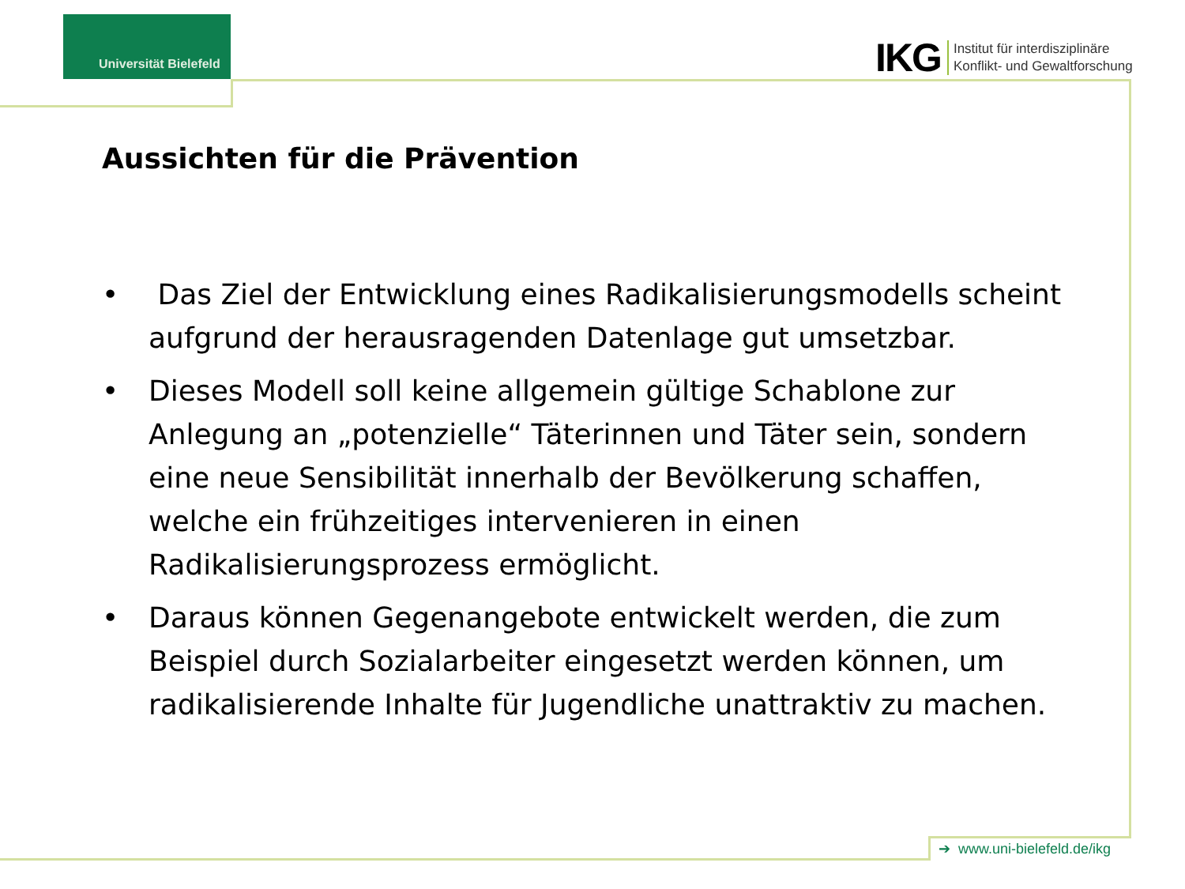Universität Bielefeld
IKG
Institut für interdisziplinäre
Konflikt- und Gewaltforschung
Aussichten für die Prävention
• Das Ziel der Entwicklung eines Radikalisierungsmodells scheint aufgrund der herausragenden Datenlage gut umsetzbar.
• Dieses Modell soll keine allgemein gültige Schablone zur Anlegung an „potenzielle“ Täterinnen und Täter sein, sondern eine neue Sensibilität innerhalb der Bevölkerung schaffen, welche ein frühzeitiges intervenieren in einen Radikalisierungsprozess ermöglicht.
• Daraus können Gegenangebote entwickelt werden, die zum Beispiel durch Sozialarbeiter eingesetzt werden können, um radikalisierende Inhalte für Jugendliche unattraktiv zu machen.
➔ www.uni-bielefeld.de/ikg